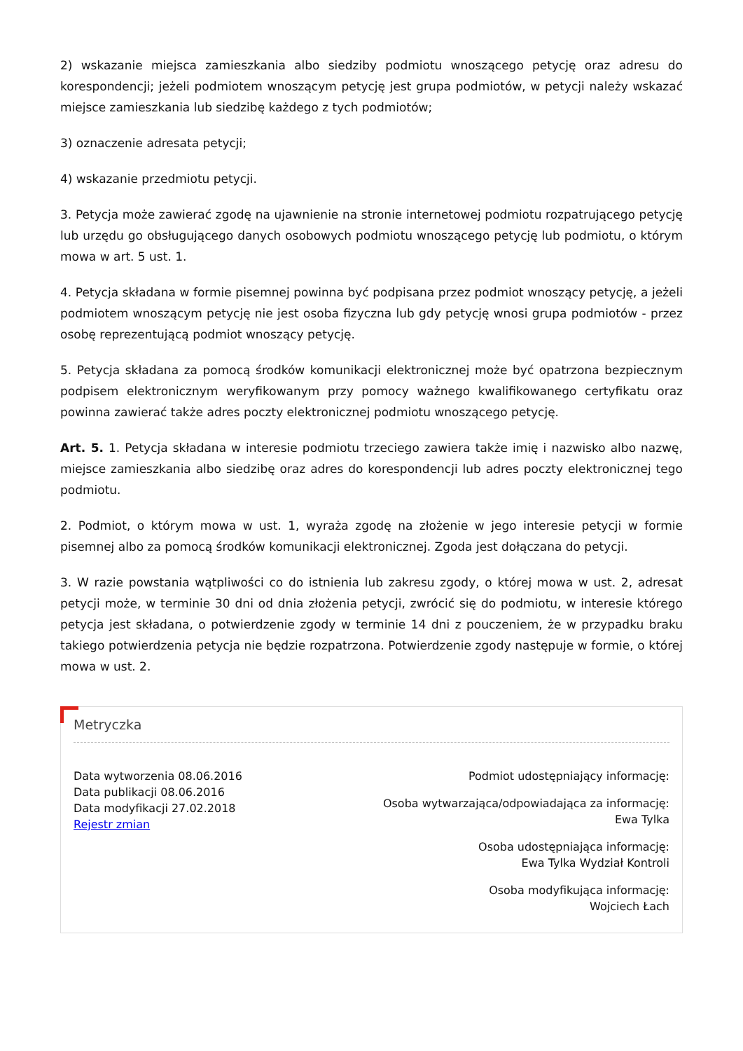2) wskazanie miejsca zamieszkania albo siedziby podmiotu wnoszącego petycję oraz adresu do korespondencji; jeżeli podmiotem wnoszącym petycję jest grupa podmiotów, w petycji należy wskazać miejsce zamieszkania lub siedzibę każdego z tych podmiotów;
3) oznaczenie adresata petycji;
4) wskazanie przedmiotu petycji.
3. Petycja może zawierać zgodę na ujawnienie na stronie internetowej podmiotu rozpatrującego petycję lub urzędu go obsługującego danych osobowych podmiotu wnoszącego petycję lub podmiotu, o którym mowa w art. 5 ust. 1.
4. Petycja składana w formie pisemnej powinna być podpisana przez podmiot wnoszący petycję, a jeżeli podmiotem wnoszącym petycję nie jest osoba fizyczna lub gdy petycję wnosi grupa podmiotów - przez osobę reprezentującą podmiot wnoszący petycję.
5. Petycja składana za pomocą środków komunikacji elektronicznej może być opatrzona bezpiecznym podpisem elektronicznym weryfikowanym przy pomocy ważnego kwalifikowanego certyfikatu oraz powinna zawierać także adres poczty elektronicznej podmiotu wnoszącego petycję.
Art. 5. 1. Petycja składana w interesie podmiotu trzeciego zawiera także imię i nazwisko albo nazwę, miejsce zamieszkania albo siedzibę oraz adres do korespondencji lub adres poczty elektronicznej tego podmiotu.
2. Podmiot, o którym mowa w ust. 1, wyraża zgodę na złożenie w jego interesie petycji w formie pisemnej albo za pomocą środków komunikacji elektronicznej. Zgoda jest dołączana do petycji.
3. W razie powstania wątpliwości co do istnienia lub zakresu zgody, o której mowa w ust. 2, adresat petycji może, w terminie 30 dni od dnia złożenia petycji, zwrócić się do podmiotu, w interesie którego petycja jest składana, o potwierdzenie zgody w terminie 14 dni z pouczeniem, że w przypadku braku takiego potwierdzenia petycja nie będzie rozpatrzona. Potwierdzenie zgody następuje w formie, o której mowa w ust. 2.
Metryczka
Data wytworzenia 08.06.2016
Data publikacji 08.06.2016
Data modyfikacji 27.02.2018
Rejestr zmian
Podmiot udostępniający informację:
Osoba wytwarzająca/odpowiadająca za informację:
Ewa Tylka
Osoba udostępniająca informację:
Ewa Tylka Wydział Kontroli
Osoba modyfikująca informację:
Wojciech Łach